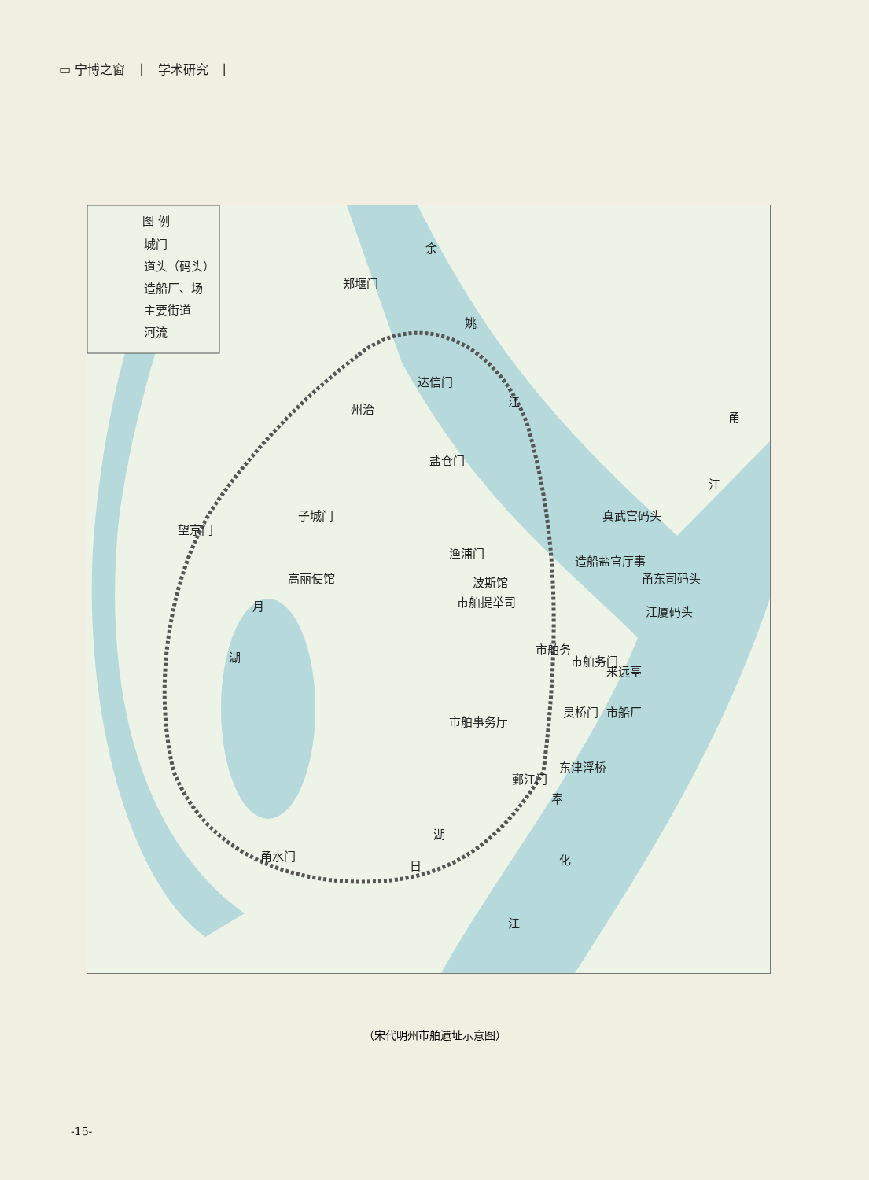▭ 宁博之窗 | 学术研究 |
图 例
城门
道头（码头）
造船厂、场
主要街道
河流
余
姚
江
甬
江
郑堰门
达信门
州治
盐仓门
子城门
望京门
渔浦门
高丽使馆
波斯馆
市舶提举司
真武宫码头
造船盐官厅事
甬东司码头
江厦码头
市舶务
市舶务门
来远亭
市舶事务厅
市船厂
灵桥门
东津浮桥
鄞江门
月
湖
湖
日
甬水门
奉
化
江
（宋代明州市舶遗址示意图）
-15-